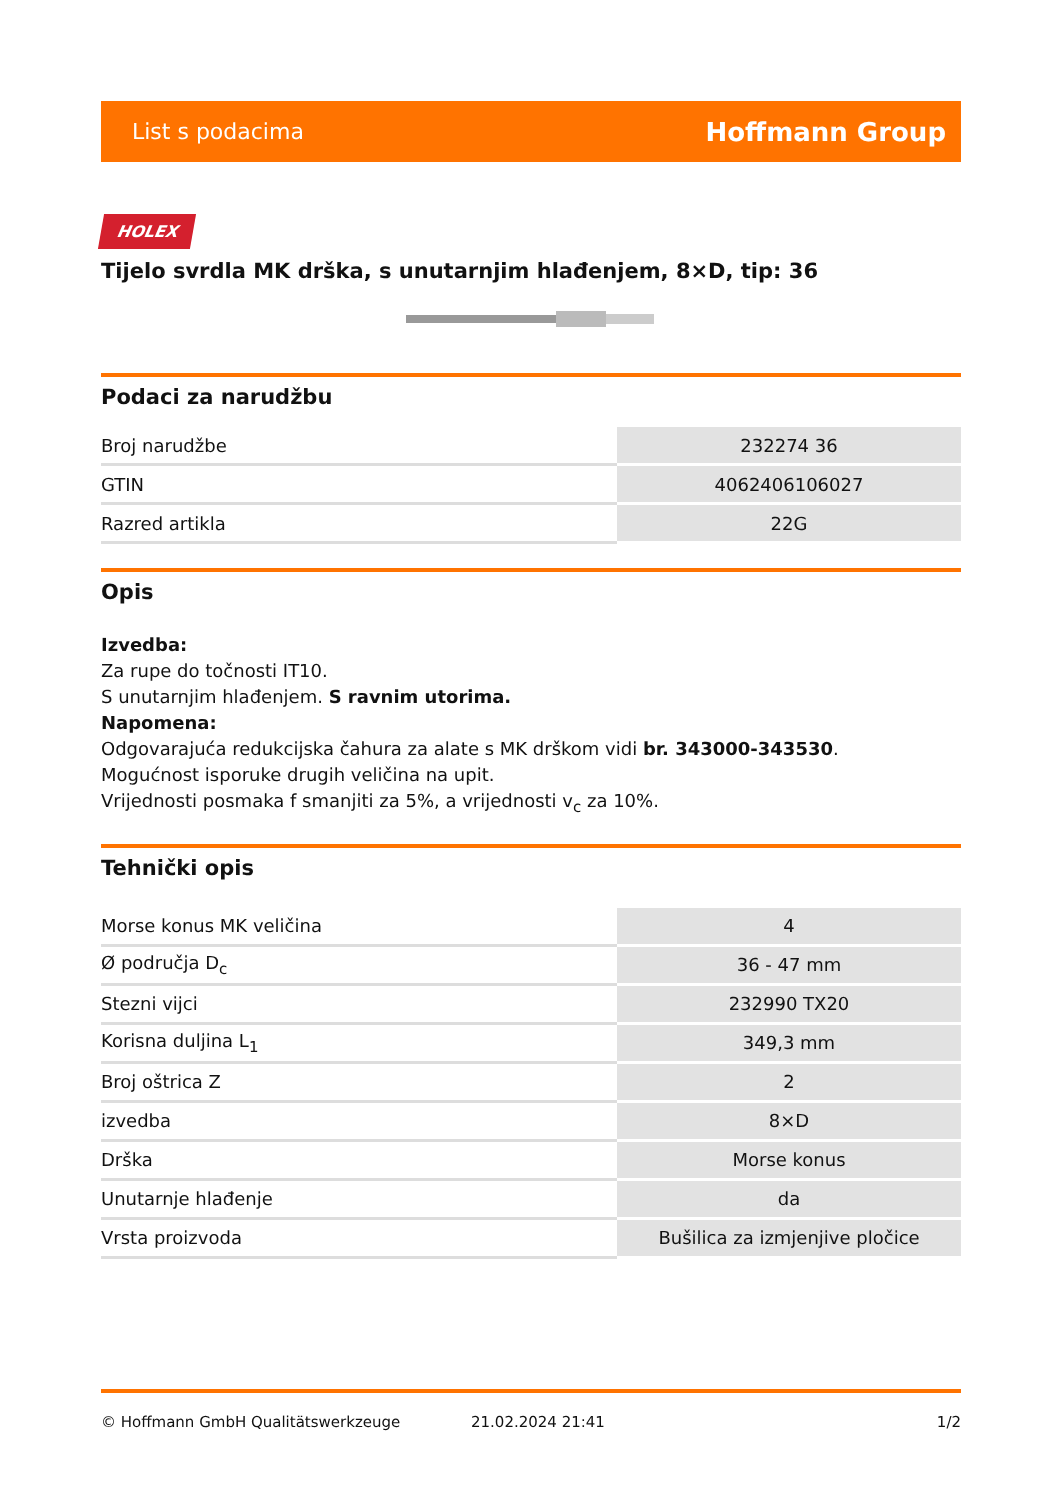List s podacima Hoffmann Group
HOLEX
Tijelo svrdla MK drška, s unutarnjim hlađenjem, 8×D, tip: 36
Podaci za narudžbu
| Broj narudžbe | 232274 36 |
| GTIN | 4062406106027 |
| Razred artikla | 22G |
Opis
Izvedba:
Za rupe do točnosti IT10.
S unutarnjim hlađenjem. S ravnim utorima.
Napomena:
Odgovarajuća redukcijska čahura za alate s MK drškom vidi br. 343000-343530.
Mogućnost isporuke drugih veličina na upit.
Vrijednosti posmaka f smanjiti za 5%, a vrijednosti v<sub>c</sub> za 10%.
Tehnički opis
| Morse konus MK veličina | 4 |
| Ø područja D<sub>c</sub> | 36 - 47 mm |
| Stezni vijci | 232990 TX20 |
| Korisna duljina L<sub>1</sub> | 349,3 mm |
| Broj oštrica Z | 2 |
| izvedba | 8×D |
| Drška | Morse konus |
| Unutarnje hlađenje | da |
| Vrsta proizvoda | Bušilica za izmjenjive pločice |
© Hoffmann GmbH Qualitätswerkzeuge 21.02.2024 21:41 1/2